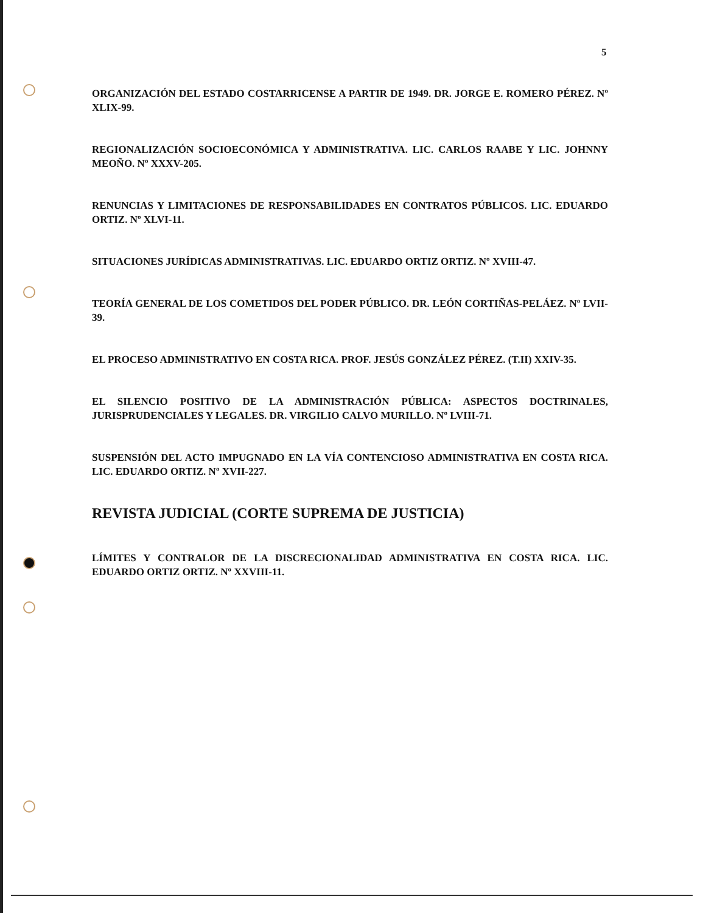5
ORGANIZACIÓN DEL ESTADO COSTARRICENSE A PARTIR DE 1949. DR. JORGE E. ROMERO PÉREZ. Nº XLIX-99.
REGIONALIZACIÓN SOCIOECONÓMICA Y ADMINISTRATIVA. LIC. CARLOS RAABE Y LIC. JOHNNY MEOÑO. Nº XXXV-205.
RENUNCIAS Y LIMITACIONES DE RESPONSABILIDADES EN CONTRATOS PÚBLICOS. LIC. EDUARDO ORTIZ. Nº XLVI-11.
SITUACIONES JURÍDICAS ADMINISTRATIVAS. LIC. EDUARDO ORTIZ ORTIZ. Nº XVIII-47.
TEORÍA GENERAL DE LOS COMETIDOS DEL PODER PÚBLICO. DR. LEÓN CORTIÑAS-PELÁEZ. Nº LVII-39.
EL PROCESO ADMINISTRATIVO EN COSTA RICA. PROF. JESÚS GONZÁLEZ PÉREZ. (T.II) XXIV-35.
EL SILENCIO POSITIVO DE LA ADMINISTRACIÓN PÚBLICA: ASPECTOS DOCTRINALES, JURISPRUDENCIALES Y LEGALES. DR. VIRGILIO CALVO MURILLO. Nº LVIII-71.
SUSPENSIÓN DEL ACTO IMPUGNADO EN LA VÍA CONTENCIOSO ADMINISTRATIVA EN COSTA RICA. LIC. EDUARDO ORTIZ. Nº XVII-227.
REVISTA JUDICIAL (CORTE SUPREMA DE JUSTICIA)
LÍMITES Y CONTRALOR DE LA DISCRECIONALIDAD ADMINISTRATIVA EN COSTA RICA. LIC. EDUARDO ORTIZ ORTIZ. Nº XXVIII-11.